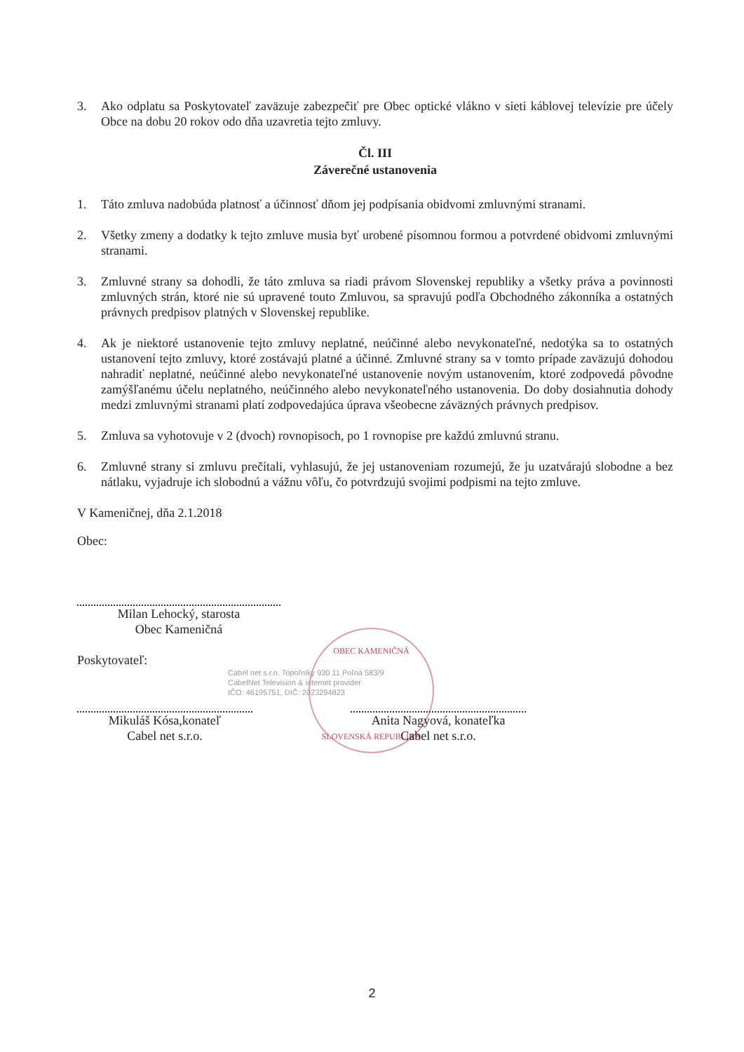OBEC KAMENIČNÁ
SLOVENSKÁ REPUBLIKA
3. Ako odplatu sa Poskytovateľ zaväzuje zabezpečiť pre Obec optické vlákno v sieti káblovej televízie pre účely Obce na dobu 20 rokov odo dňa uzavretia tejto zmluvy.
Čl. III
Záverečné ustanovenia
1. Táto zmluva nadobúda platnosť a účinnosť dňom jej podpísania obidvomi zmluvnými stranami.
2. Všetky zmeny a dodatky k tejto zmluve musia byť urobené písomnou formou a potvrdené obidvomi zmluvnými stranami.
3. Zmluvné strany sa dohodli, že táto zmluva sa riadi právom Slovenskej republiky a všetky práva a povinnosti zmluvných strán, ktoré nie sú upravené touto Zmluvou, sa spravujú podľa Obchodného zákonníka a ostatných právnych predpisov platných v Slovenskej republike.
4. Ak je niektoré ustanovenie tejto zmluvy neplatné, neúčinné alebo nevykonateľné, nedotýka sa to ostatných ustanovení tejto zmluvy, ktoré zostávajú platné a účinné. Zmluvné strany sa v tomto prípade zaväzujú dohodou nahradiť neplatné, neúčinné alebo nevykonateľné ustanovenie novým ustanovením, ktoré zodpovedá pôvodne zamýšľanému účelu neplatného, neúčinného alebo nevykonateľného ustanovenia. Do doby dosiahnutia dohody medzi zmluvnými stranami platí zodpovedajúca úprava všeobecne záväzných právnych predpisov.
5. Zmluva sa vyhotovuje v 2 (dvoch) rovnopisoch, po 1 rovnopise pre každú zmluvnú stranu.
6. Zmluvné strany si zmluvu prečítali, vyhlasujú, že jej ustanoveniam rozumejú, že ju uzatvárajú slobodne a bez nátlaku, vyjadruje ich slobodnú a vážnu vôľu, čo potvrdzujú svojimi podpismi na tejto zmluve.
V Kameničnej, dňa 2.1.2018
Obec:
Milan Lehocký, starosta
Obec Kameničná
Poskytovateľ:
Cabel net s.r.o. Topoľníky 930 11 Poľná 583/9
CabelNet Television & internet provider
IČO: 46195751, DIČ: 2023294823
Mikuláš Kósa,konateľ
Cabel net s.r.o.
Anita Nagyová, konateľka
Cabel net s.r.o.
2